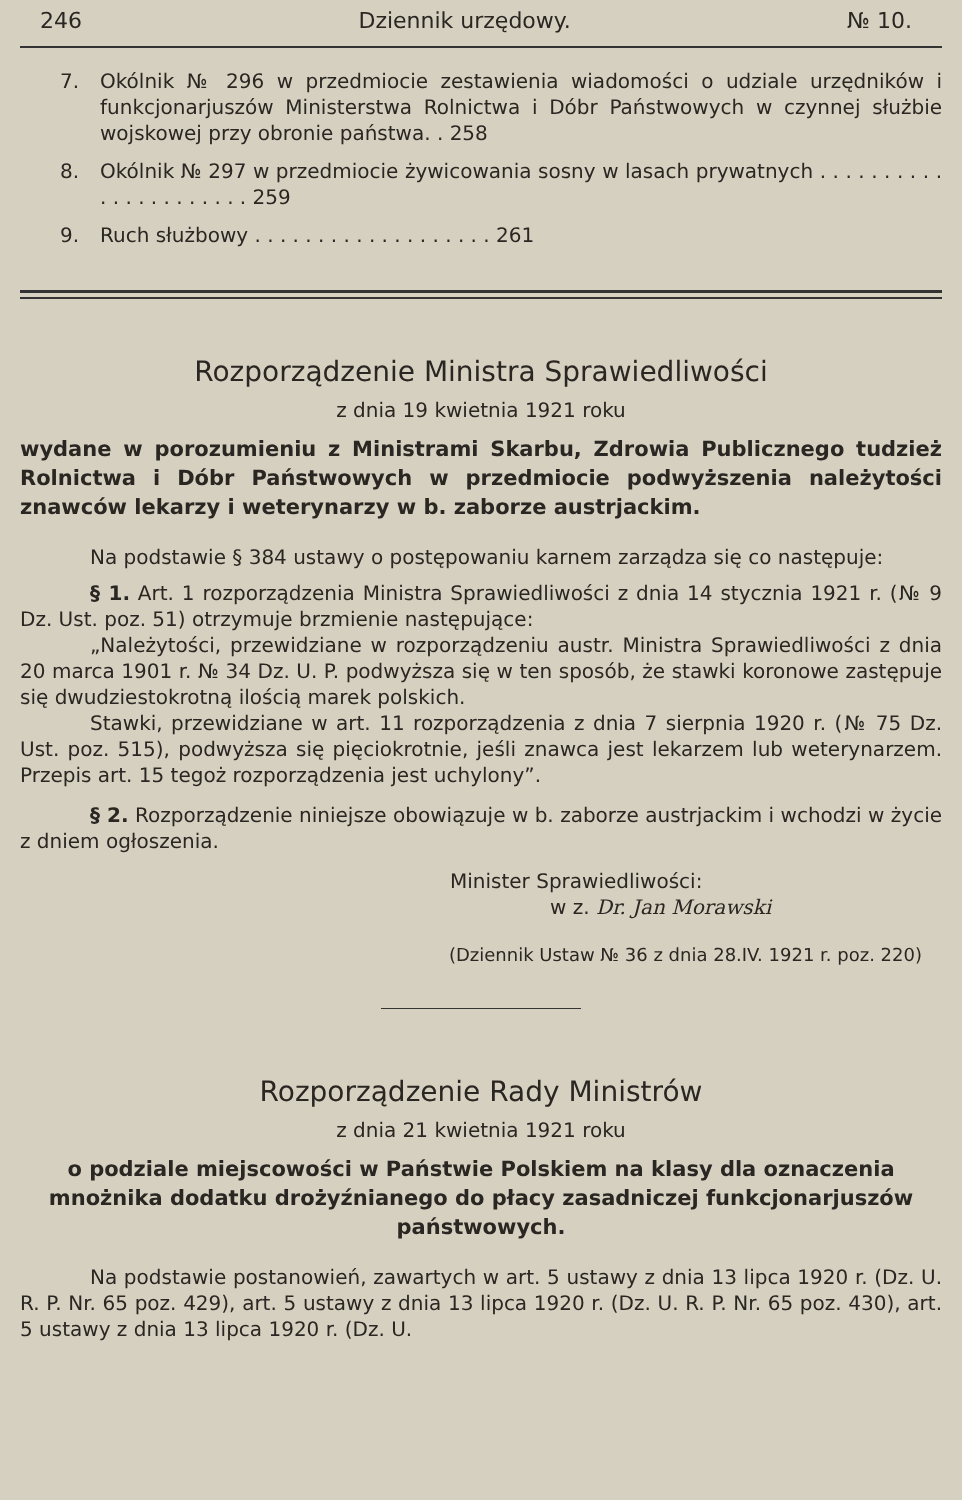246 Dziennik urzędowy. № 10.
7. Okólnik № 296 w przedmiocie zestawienia wiadomości o udziale urzędników i funkcjonarjuszów Ministerstwa Rolnictwa i Dóbr Państwowych w czynnej służbie wojskowej przy obronie państwa. . 258
8. Okólnik № 297 w przedmiocie żywicowania sosny w lasach prywatnych . . . . . . . . . . . . . . . . . . . . . . 259
9. Ruch służbowy . . . . . . . . . . . . . . . . . . . 261
Rozporządzenie Ministra Sprawiedliwości
z dnia 19 kwietnia 1921 roku
wydane w porozumieniu z Ministrami Skarbu, Zdrowia Publicznego tudzież Rolnictwa i Dóbr Państwowych w przedmiocie podwyższenia należytości znawców lekarzy i weterynarzy w b. zaborze austrjackim.
Na podstawie § 384 ustawy o postępowaniu karnem zarządza się co następuje:
§ 1. Art. 1 rozporządzenia Ministra Sprawiedliwości z dnia 14 stycznia 1921 r. (№ 9 Dz. Ust. poz. 51) otrzymuje brzmienie następujące:
„Należytości, przewidziane w rozporządzeniu austr. Ministra Sprawiedliwości z dnia 20 marca 1901 r. № 34 Dz. U. P. podwyższa się w ten sposób, że stawki koronowe zastępuje się dwudziestokrotną ilością marek polskich.
Stawki, przewidziane w art. 11 rozporządzenia z dnia 7 sierpnia 1920 r. (№ 75 Dz. Ust. poz. 515), podwyższa się pięciokrotnie, jeśli znawca jest lekarzem lub weterynarzem. Przepis art. 15 tegoż rozporządzenia jest uchylony”.
§ 2. Rozporządzenie niniejsze obowiązuje w b. zaborze austrjackim i wchodzi w życie z dniem ogłoszenia.
Minister Sprawiedliwości:
w z. Dr. Jan Morawski
(Dziennik Ustaw № 36 z dnia 28.IV. 1921 r. poz. 220)
Rozporządzenie Rady Ministrów
z dnia 21 kwietnia 1921 roku
o podziale miejscowości w Państwie Polskiem na klasy dla oznaczenia mnożnika dodatku drożyźnianego do płacy zasadniczej funkcjonarjuszów państwowych.
Na podstawie postanowień, zawartych w art. 5 ustawy z dnia 13 lipca 1920 r. (Dz. U. R. P. Nr. 65 poz. 429), art. 5 ustawy z dnia 13 lipca 1920 r. (Dz. U. R. P. Nr. 65 poz. 430), art. 5 ustawy z dnia 13 lipca 1920 r. (Dz. U.